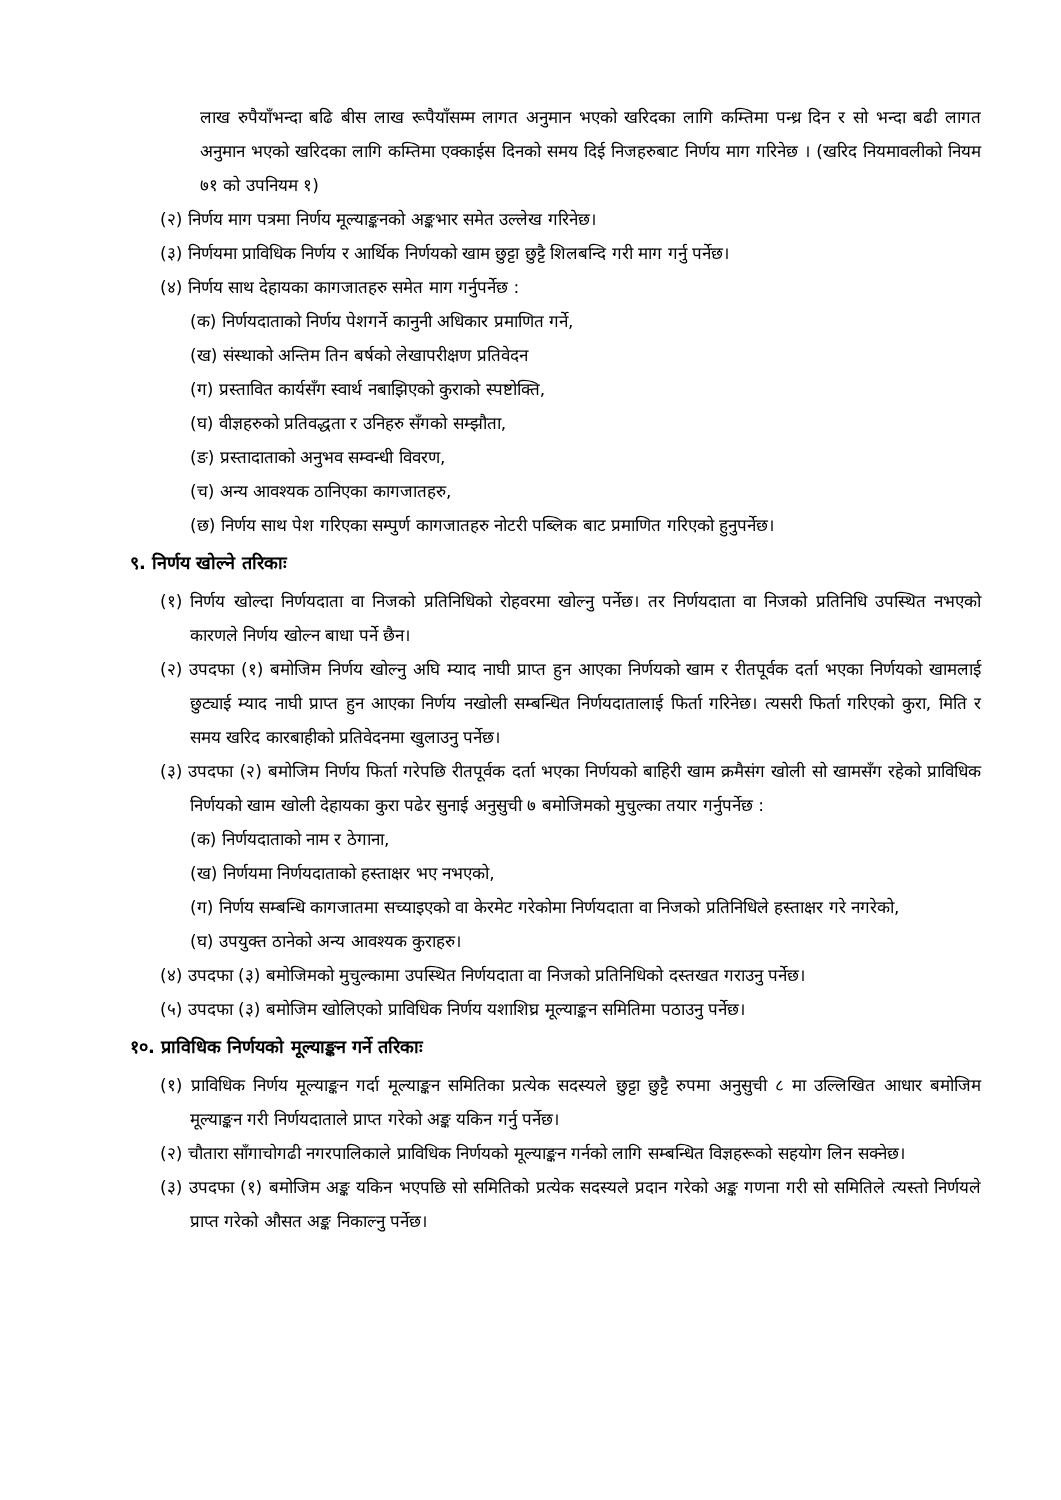लाख रुपैयाँभन्दा बढि बीस लाख रूपैयाँसम्म लागत अनुमान भएको खरिदका लागि कम्तिमा पन्ध्र दिन र सो भन्दा बढी लागत अनुमान भएको खरिदका लागि कम्तिमा एक्काईस दिनको समय दिई निजहरुबाट निर्णय माग गरिनेछ । (खरिद नियमावलीको नियम ७१ को उपनियम १)
(२) निर्णय माग पत्रमा निर्णय मूल्याङ्कनको अङ्कभार समेत उल्लेख गरिनेछ।
(३) निर्णयमा प्राविधिक निर्णय र आर्थिक निर्णयको खाम छुट्टा छुट्टै शिलबन्दि गरी माग गर्नु पर्नेछ।
(४) निर्णय साथ देहायका कागजातहरु समेत माग गर्नुपर्नेछ :
(क) निर्णयदाताको निर्णय पेशगर्ने कानुनी अधिकार प्रमाणित गर्ने,
(ख) संस्थाको अन्तिम तिन बर्षको लेखापरीक्षण प्रतिवेदन
(ग) प्रस्तावित कार्यसँग स्वार्थ नबाझिएको कुराको स्पष्टोक्ति,
(घ) वीज्ञहरुको प्रतिवद्धता र उनिहरु सँगको सम्झौता,
(ङ) प्रस्तादाताको अनुभव सम्वन्धी विवरण,
(च) अन्य आवश्यक ठानिएका कागजातहरु,
(छ) निर्णय साथ पेश गरिएका सम्पुर्ण कागजातहरु नोटरी पब्लिक बाट प्रमाणित गरिएको हुनुपर्नेछ।
९. निर्णय खोल्ने तरिकाः
(१) निर्णय खोल्दा निर्णयदाता वा निजको प्रतिनिधिको रोहवरमा खोल्नु पर्नेछ। तर निर्णयदाता वा निजको प्रतिनिधि उपस्थित नभएको कारणले निर्णय खोल्न बाधा पर्ने छैन।
(२) उपदफा (१) बमोजिम निर्णय खोल्नु अघि म्याद नाघी प्राप्त हुन आएका निर्णयको खाम र रीतपूर्वक दर्ता भएका निर्णयको खामलाई छुट्याई म्याद नाघी प्राप्त हुन आएका निर्णय नखोली सम्बन्धित निर्णयदातालाई फिर्ता गरिनेछ। त्यसरी फिर्ता गरिएको कुरा, मिति र समय खरिद कारबाहीको प्रतिवेदनमा खुलाउनु पर्नेछ।
(३) उपदफा (२) बमोजिम निर्णय फिर्ता गरेपछि रीतपूर्वक दर्ता भएका निर्णयको बाहिरी खाम क्रमैसंग खोली सो खामसँग रहेको प्राविधिक निर्णयको खाम खोली देहायका कुरा पढेर सुनाई अनुसुची ७ बमोजिमको मुचुल्का तयार गर्नुपर्नेछ :
(क) निर्णयदाताको नाम र ठेगाना,
(ख) निर्णयमा निर्णयदाताको हस्ताक्षर भए नभएको,
(ग) निर्णय सम्बन्धि कागजातमा सच्याइएको वा केरमेट गरेकोमा निर्णयदाता वा निजको प्रतिनिधिले हस्ताक्षर गरे नगरेको,
(घ) उपयुक्त ठानेको अन्य आवश्यक कुराहरु।
(४) उपदफा (३) बमोजिमको मुचुल्कामा उपस्थित निर्णयदाता वा निजको प्रतिनिधिको दस्तखत गराउनु पर्नेछ।
(५) उपदफा (३) बमोजिम खोलिएको प्राविधिक निर्णय यशाशिघ्र मूल्याङ्कन समितिमा पठाउनु पर्नेछ।
१०. प्राविधिक निर्णयको मूल्याङ्कन गर्ने तरिकाः
(१) प्राविधिक निर्णय मूल्याङ्कन गर्दा मूल्याङ्कन समितिका प्रत्येक सदस्यले छुट्टा छुट्टै रुपमा अनुसुची ८ मा उल्लिखित आधार बमोजिम मूल्याङ्कन गरी निर्णयदाताले प्राप्त गरेको अङ्क यकिन गर्नु पर्नेछ।
(२) चौतारा साँगाचोगढी नगरपालिकाले प्राविधिक निर्णयको मूल्याङ्कन गर्नको लागि सम्बन्धित विज्ञहरूको सहयोग लिन सक्नेछ।
(३) उपदफा (१) बमोजिम अङ्क यकिन भएपछि सो समितिको प्रत्येक सदस्यले प्रदान गरेको अङ्क गणना गरी सो समितिले त्यस्तो निर्णयले प्राप्त गरेको औसत अङ्क निकाल्नु पर्नेछ।